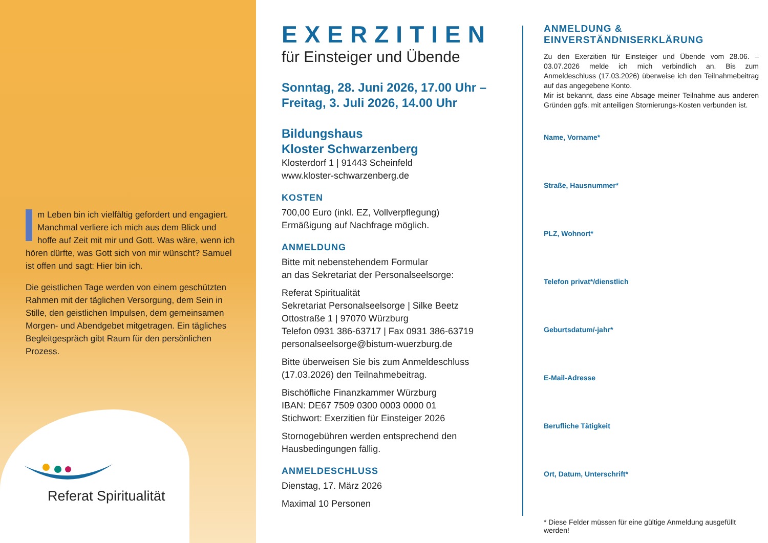m Leben bin ich vielfältig gefordert und engagiert. Manchmal verliere ich mich aus dem Blick und hoffe auf Zeit mit mir und Gott. Was wäre, wenn ich hören dürfte, was Gott sich von mir wünscht? Samuel ist offen und sagt: Hier bin ich.
Die geistlichen Tage werden von einem geschützten Rahmen mit der täglichen Versorgung, dem Sein in Stille, den geistlichen Impulsen, dem gemeinsamen Morgen- und Abendgebet mitgetragen. Ein tägliches Begleitgespräch gibt Raum für den persönlichen Prozess.
Referat Spiritualität
EXERZITIEN
für Einsteiger und Übende
Sonntag, 28. Juni 2026, 17.00 Uhr –
Freitag, 3. Juli 2026, 14.00 Uhr
Bildungshaus
Kloster Schwarzenberg
Klosterdorf 1 | 91443 Scheinfeld
www.kloster-schwarzenberg.de
KOSTEN
700,00 Euro (inkl. EZ, Vollverpflegung)
Ermäßigung auf Nachfrage möglich.
ANMELDUNG
Bitte mit nebenstehendem Formular
an das Sekretariat der Personalseelsorge:
Referat Spiritualität
Sekretariat Personalseelsorge | Silke Beetz
Ottostraße 1 | 97070 Würzburg
Telefon 0931 386-63717 | Fax 0931 386-63719
personalseelsorge@bistum-wuerzburg.de
Bitte überweisen Sie bis zum Anmeldeschluss (17.03.2026) den Teilnahmebeitrag.
Bischöfliche Finanzkammer Würzburg
IBAN: DE67 7509 0300 0003 0000 01
Stichwort: Exerzitien für Einsteiger 2026
Stornogebühren werden entsprechend den Hausbedingungen fällig.
ANMELDESCHLUSS
Dienstag, 17. März 2026
Maximal 10 Personen
ANMELDUNG & EINVERSTÄNDNISERKLÄRUNG
Zu den Exerzitien für Einsteiger und Übende vom 28.06. – 03.07.2026 melde ich mich verbindlich an. Bis zum Anmeldeschluss (17.03.2026) überweise ich den Teilnahmebeitrag auf das angegebene Konto.
Mir ist bekannt, dass eine Absage meiner Teilnahme aus anderen Gründen ggfs. mit anteiligen Stornierungs-Kosten verbunden ist.
Name, Vorname*
Straße, Hausnummer*
PLZ, Wohnort*
Telefon privat*/dienstlich
Geburtsdatum/-jahr*
E-Mail-Adresse
Berufliche Tätigkeit
Ort, Datum, Unterschrift*
* Diese Felder müssen für eine gültige Anmeldung ausgefüllt werden!